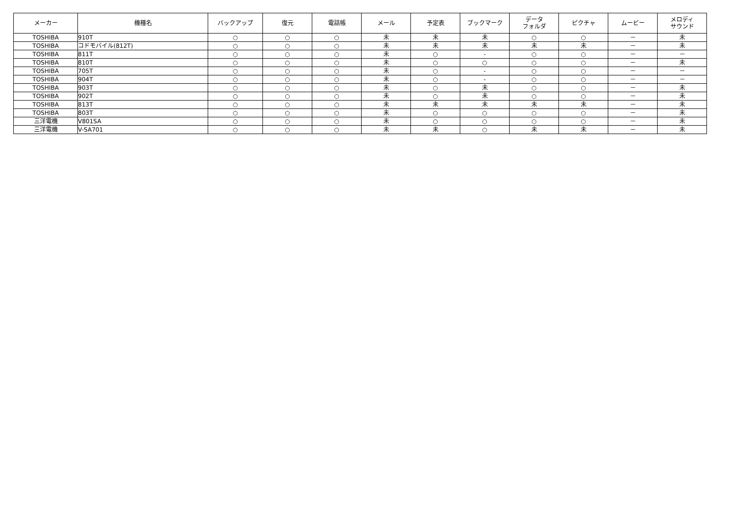| メーカー | 機種名 | バックアップ | 復元 | 電話帳 | メール | 予定表 | ブックマーク | データ フォルダ | ピクチャ | ムービー | メロディ サウンド |
| --- | --- | --- | --- | --- | --- | --- | --- | --- | --- | --- | --- |
| TOSHIBA | 910T | ○ | ○ | ○ | 未 | 未 | 未 | ○ | ○ | － | 未 |
| TOSHIBA | コドモバイル(812T) | ○ | ○ | ○ | 未 | 未 | 未 | 未 | 未 | － | 未 |
| TOSHIBA | 811T | ○ | ○ | ○ | 未 | ○ | - | ○ | ○ | － | － |
| TOSHIBA | 810T | ○ | ○ | ○ | 未 | ○ | ○ | ○ | ○ | － | 未 |
| TOSHIBA | 705T | ○ | ○ | ○ | 未 | ○ | - | ○ | ○ | － | － |
| TOSHIBA | 904T | ○ | ○ | ○ | 未 | ○ | - | ○ | ○ | － | － |
| TOSHIBA | 903T | ○ | ○ | ○ | 未 | ○ | 未 | ○ | ○ | － | 未 |
| TOSHIBA | 902T | ○ | ○ | ○ | 未 | ○ | 未 | ○ | ○ | － | 未 |
| TOSHIBA | 813T | ○ | ○ | ○ | 未 | 未 | 未 | 未 | 未 | － | 未 |
| TOSHIBA | 803T | ○ | ○ | ○ | 未 | ○ | ○ | ○ | ○ | － | 未 |
| 三洋電機 | V801SA | ○ | ○ | ○ | 未 | ○ | ○ | ○ | ○ | － | 未 |
| 三洋電機 | V-SA701 | ○ | ○ | ○ | 未 | 未 | ○ | 未 | 未 | － | 未 |